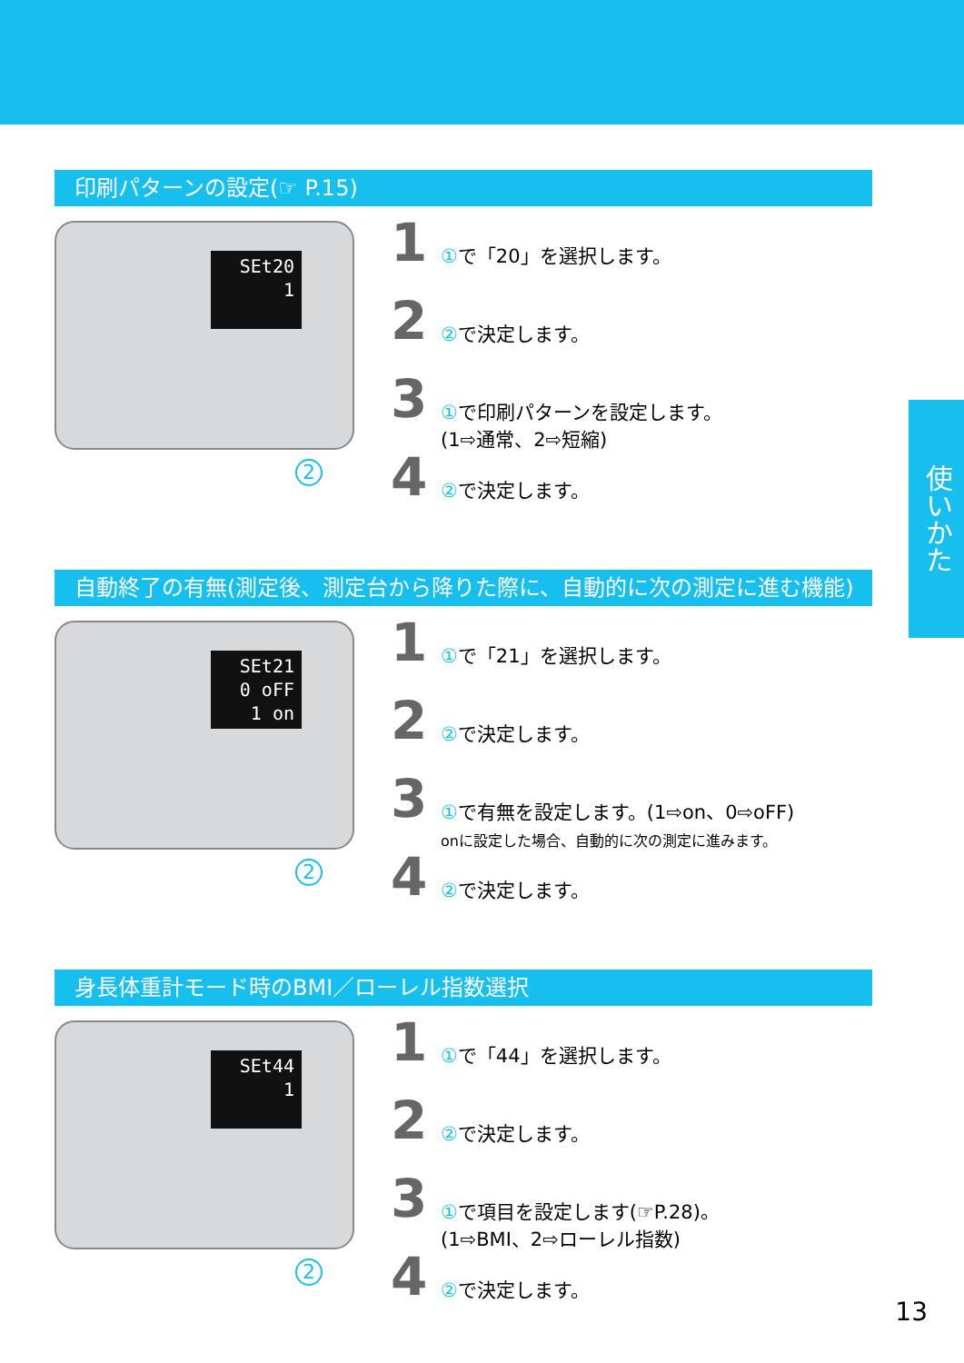使いかた
印刷パターンの設定(☞ P.15)
SEt20
1
2
1
①で「20」を選択します。
2
②で決定します。
3
①で印刷パターンを設定します。
(1⇨通常、2⇨短縮)
4
②で決定します。
自動終了の有無(測定後、測定台から降りた際に、自動的に次の測定に進む機能)
SEt21
0 oFF
1 on
2
1
①で「21」を選択します。
2
②で決定します。
3
①で有無を設定します。(1⇨on、0⇨oFF)
onに設定した場合、自動的に次の測定に進みます。
4
②で決定します。
身長体重計モード時のBMI／ローレル指数選択
SEt44
1
2
1
①で「44」を選択します。
2
②で決定します。
3
①で項目を設定します(☞P.28)。
(1⇨BMI、2⇨ローレル指数)
4
②で決定します。
13